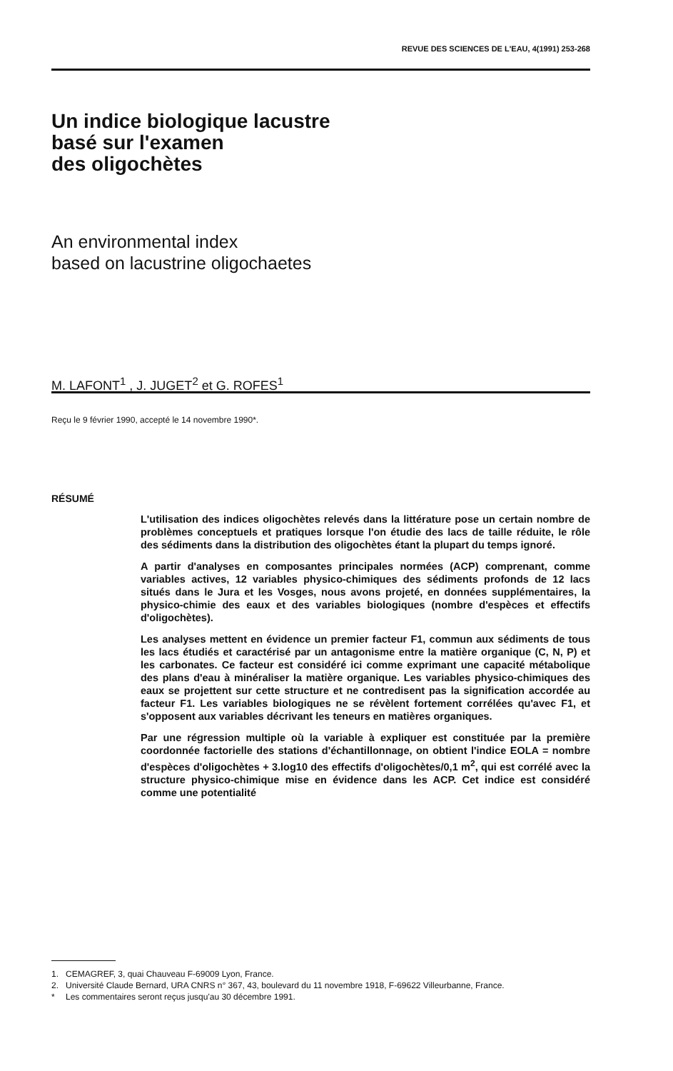REVUE DES SCIENCES DE L'EAU, 4(1991) 253-268
Un indice biologique lacustre
basé sur l'examen
des oligochètes
An environmental index
based on lacustrine oligochaetes
M. LAFONT<sup>1</sup> , J. JUGET<sup>2</sup> et G. ROFES<sup>1</sup>
Reçu le 9 février 1990, accepté le 14 novembre 1990*.
RÉSUMÉ
L'utilisation des indices oligochètes relevés dans la littérature pose un certain nombre de problèmes conceptuels et pratiques lorsque l'on étudie des lacs de taille réduite, le rôle des sédiments dans la distribution des oligochètes étant la plupart du temps ignoré.
A partir d'analyses en composantes principales normées (ACP) comprenant, comme variables actives, 12 variables physico-chimiques des sédiments profonds de 12 lacs situés dans le Jura et les Vosges, nous avons projeté, en données supplémentaires, la physico-chimie des eaux et des variables biologiques (nombre d'espèces et effectifs d'oligochètes).
Les analyses mettent en évidence un premier facteur F1, commun aux sédiments de tous les lacs étudiés et caractérisé par un antagonisme entre la matière organique (C, N, P) et les carbonates. Ce facteur est considéré ici comme exprimant une capacité métabolique des plans d'eau à minéraliser la matière organique. Les variables physico-chimiques des eaux se projettent sur cette structure et ne contredisent pas la signification accordée au facteur F1. Les variables biologiques ne se révèlent fortement corrélées qu'avec F1, et s'opposent aux variables décrivant les teneurs en matières organiques.
Par une régression multiple où la variable à expliquer est constituée par la première coordonnée factorielle des stations d'échantillonnage, on obtient l'indice EOLA = nombre d'espèces d'oligochètes + 3.log10 des effectifs d'oligochètes/0,1 m<sup>2</sup>, qui est corrélé avec la structure physico-chimique mise en évidence dans les ACP. Cet indice est considéré comme une potentialité
1. CEMAGREF, 3, quai Chauveau F-69009 Lyon, France.
2. Université Claude Bernard, URA CNRS n° 367, 43, boulevard du 11 novembre 1918, F-69622 Villeurbanne, France.
* Les commentaires seront reçus jusqu'au 30 décembre 1991.